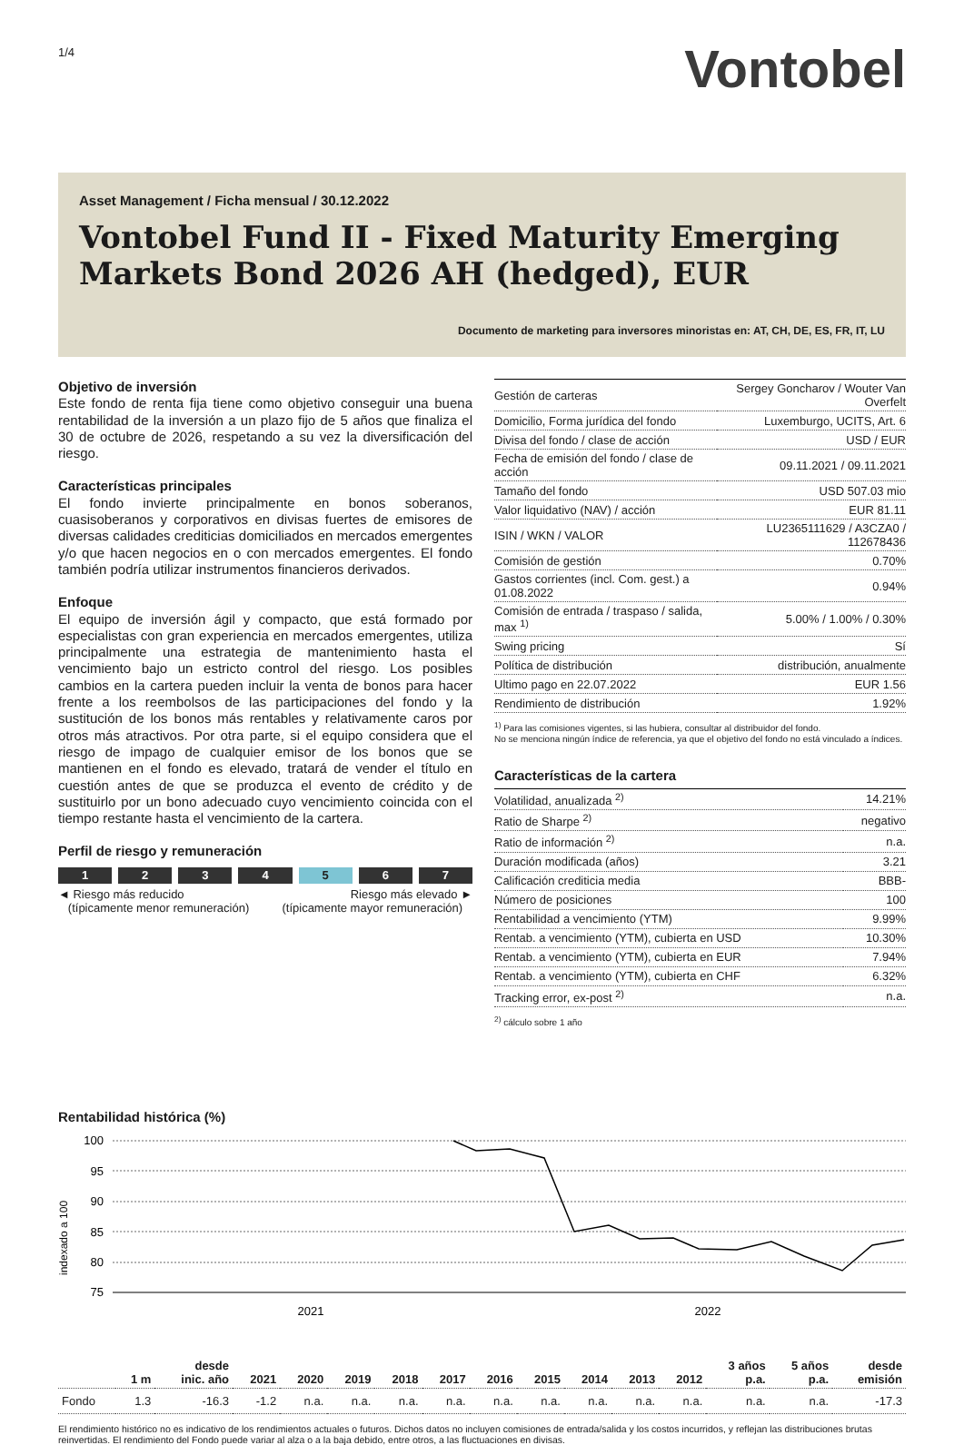1/4
Vontobel
Asset Management / Ficha mensual / 30.12.2022
Vontobel Fund II - Fixed Maturity Emerging Markets Bond 2026 AH (hedged), EUR
Documento de marketing para inversores minoristas en: AT, CH, DE, ES, FR, IT, LU
Objetivo de inversión
Este fondo de renta fija tiene como objetivo conseguir una buena rentabilidad de la inversión a un plazo fijo de 5 años que finaliza el 30 de octubre de 2026, respetando a su vez la diversificación del riesgo.
Características principales
El fondo invierte principalmente en bonos soberanos, cuasisoberanos y corporativos en divisas fuertes de emisores de diversas calidades crediticias domiciliados en mercados emergentes y/o que hacen negocios en o con mercados emergentes. El fondo también podría utilizar instrumentos financieros derivados.
Enfoque
El equipo de inversión ágil y compacto, que está formado por especialistas con gran experiencia en mercados emergentes, utiliza principalmente una estrategia de mantenimiento hasta el vencimiento bajo un estricto control del riesgo. Los posibles cambios en la cartera pueden incluir la venta de bonos para hacer frente a los reembolsos de las participaciones del fondo y la sustitución de los bonos más rentables y relativamente caros por otros más atractivos. Por otra parte, si el equipo considera que el riesgo de impago de cualquier emisor de los bonos que se mantienen en el fondo es elevado, tratará de vender el título en cuestión antes de que se produzca el evento de crédito y de sustituirlo por un bono adecuado cuyo vencimiento coincida con el tiempo restante hasta el vencimiento de la cartera.
Perfil de riesgo y remuneración
1234 5 6 7
◄ Riesgo más reducido
(típicamente menor remuneración)
Riesgo más elevado ►
(típicamente mayor remuneración)
| Gestión de carteras | Sergey Goncharov / Wouter Van Overfelt |
| Domicilio, Forma jurídica del fondo | Luxemburgo, UCITS, Art. 6 |
| Divisa del fondo / clase de acción | USD / EUR |
| Fecha de emisión del fondo / clase de acción | 09.11.2021 / 09.11.2021 |
| Tamaño del fondo | USD 507.03 mio |
| Valor liquidativo (NAV) / acción | EUR 81.11 |
| ISIN / WKN / VALOR | LU2365111629 / A3CZA0 / 112678436 |
| Comisión de gestión | 0.70% |
| Gastos corrientes (incl. Com. gest.) a 01.08.2022 | 0.94% |
| Comisión de entrada / traspaso / salida, max <sup>1)</sup> | 5.00% / 1.00% / 0.30% |
| Swing pricing | Sí |
| Política de distribución | distribución, anualmente |
| Ultimo pago en 22.07.2022 | EUR 1.56 |
| Rendimiento de distribución | 1.92% |
<sup>1)</sup> Para las comisiones vigentes, si las hubiera, consultar al distribuidor del fondo.
No se menciona ningún índice de referencia, ya que el objetivo del fondo no está vinculado a índices.
Características de la cartera
| Volatilidad, anualizada <sup>2)</sup> | 14.21% |
| Ratio de Sharpe <sup>2)</sup> | negativo |
| Ratio de información <sup>2)</sup> | n.a. |
| Duración modificada (años) | 3.21 |
| Calificación crediticia media | BBB- |
| Número de posiciones | 100 |
| Rentabilidad a vencimiento (YTM) | 9.99% |
| Rentab. a vencimiento (YTM), cubierta en USD | 10.30% |
| Rentab. a vencimiento (YTM), cubierta en EUR | 7.94% |
| Rentab. a vencimiento (YTM), cubierta en CHF | 6.32% |
| Tracking error, ex-post <sup>2)</sup> | n.a. |
<sup>2)</sup> cálculo sobre 1 año
Rentabilidad histórica (%)
indexado a 100
100
95
90
85
80
75
2021
2022
| | 1 m | desde inic. año | 2021 | 2020 | 2019 | 2018 | 2017 | 2016 | 2015 | 2014 | 2013 | 2012 | 3 años p.a. | 5 años p.a. | desde emisión |
| --- | --- | --- | --- | --- | --- | --- | --- | --- | --- | --- | --- | --- | --- | --- | --- |
| Fondo | 1.3 | -16.3 | -1.2 | n.a. | n.a. | n.a. | n.a. | n.a. | n.a. | n.a. | n.a. | n.a. | n.a. | n.a. | -17.3 |
El rendimiento histórico no es indicativo de los rendimientos actuales o futuros. Dichos datos no incluyen comisiones de entrada/salida y los costos incurridos, y reflejan las distribuciones brutas reinvertidas. El rendimiento del Fondo puede variar al alza o a la baja debido, entre otros, a las fluctuaciones en divisas.